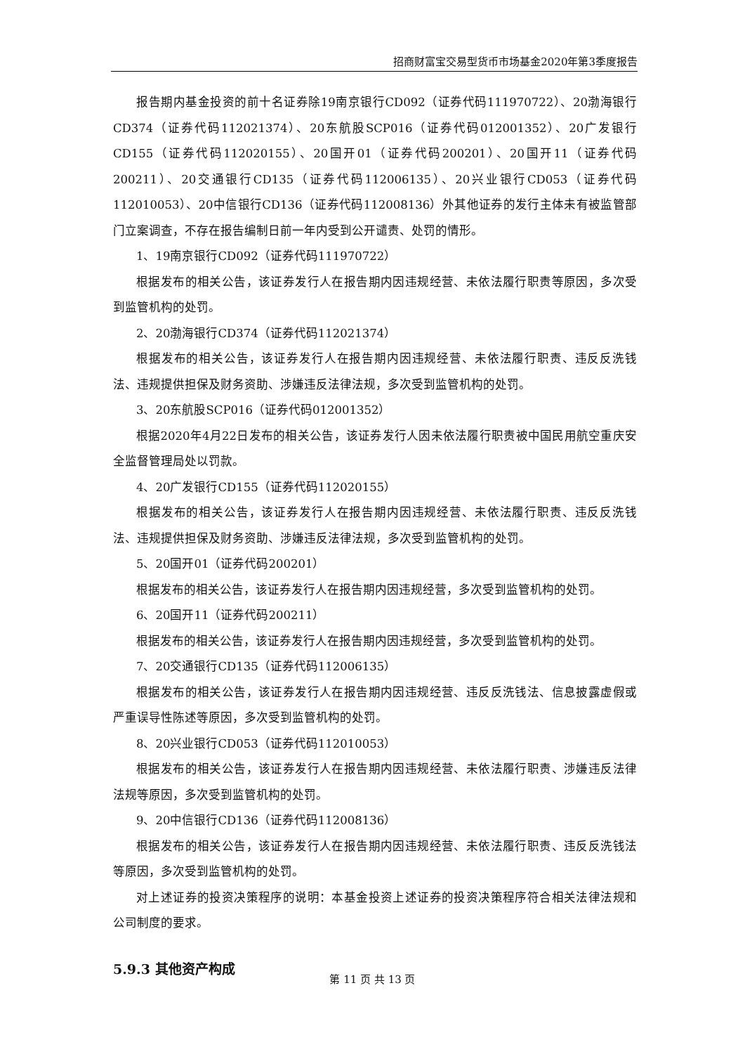招商财富宝交易型货币市场基金2020年第3季度报告
报告期内基金投资的前十名证券除19南京银行CD092（证券代码111970722）、20渤海银行CD374（证券代码112021374）、20东航股SCP016（证券代码012001352）、20广发银行CD155（证券代码112020155）、20国开01（证券代码200201）、20国开11（证券代码200211）、20交通银行CD135（证券代码112006135）、20兴业银行CD053（证券代码112010053）、20中信银行CD136（证券代码112008136）外其他证券的发行主体未有被监管部门立案调查，不存在报告编制日前一年内受到公开谴责、处罚的情形。
1、19南京银行CD092（证券代码111970722）
根据发布的相关公告，该证券发行人在报告期内因违规经营、未依法履行职责等原因，多次受到监管机构的处罚。
2、20渤海银行CD374（证券代码112021374）
根据发布的相关公告，该证券发行人在报告期内因违规经营、未依法履行职责、违反反洗钱法、违规提供担保及财务资助、涉嫌违反法律法规，多次受到监管机构的处罚。
3、20东航股SCP016（证券代码012001352）
根据2020年4月22日发布的相关公告，该证券发行人因未依法履行职责被中国民用航空重庆安全监督管理局处以罚款。
4、20广发银行CD155（证券代码112020155）
根据发布的相关公告，该证券发行人在报告期内因违规经营、未依法履行职责、违反反洗钱法、违规提供担保及财务资助、涉嫌违反法律法规，多次受到监管机构的处罚。
5、20国开01（证券代码200201）
根据发布的相关公告，该证券发行人在报告期内因违规经营，多次受到监管机构的处罚。
6、20国开11（证券代码200211）
根据发布的相关公告，该证券发行人在报告期内因违规经营，多次受到监管机构的处罚。
7、20交通银行CD135（证券代码112006135）
根据发布的相关公告，该证券发行人在报告期内因违规经营、违反反洗钱法、信息披露虚假或严重误导性陈述等原因，多次受到监管机构的处罚。
8、20兴业银行CD053（证券代码112010053）
根据发布的相关公告，该证券发行人在报告期内因违规经营、未依法履行职责、涉嫌违反法律法规等原因，多次受到监管机构的处罚。
9、20中信银行CD136（证券代码112008136）
根据发布的相关公告，该证券发行人在报告期内因违规经营、未依法履行职责、违反反洗钱法等原因，多次受到监管机构的处罚。
对上述证券的投资决策程序的说明：本基金投资上述证券的投资决策程序符合相关法律法规和公司制度的要求。
5.9.3 其他资产构成
第 11 页 共 13 页